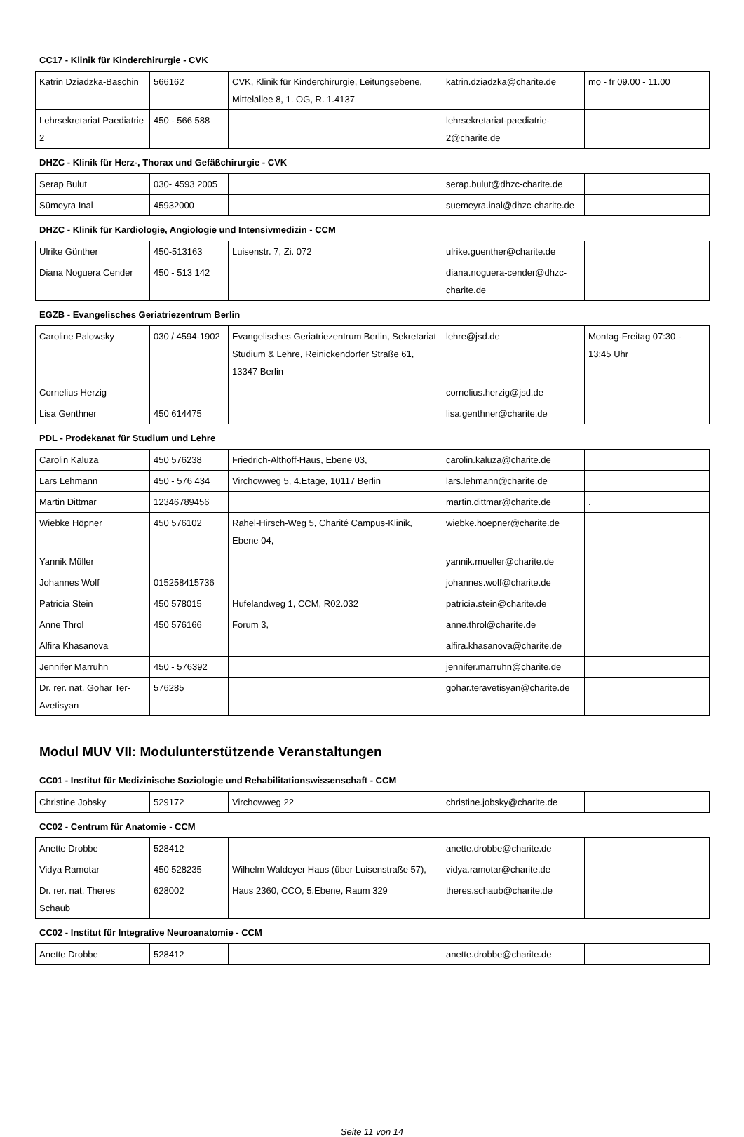CC17 - Klinik für Kinderchirurgie - CVK
| Katrin Dziadzka-Baschin | 566162 | CVK, Klinik für Kinderchirurgie, Leitungsebene, Mittelallee 8, 1. OG, R. 1.4137 | katrin.dziadzka@charite.de | mo - fr 09.00 - 11.00 |
| Lehrsekretariat Paediatrie 2 | 450 - 566 588 | | lehrsekretariat-paediatrie-2@charite.de | |
DHZC - Klinik für Herz-, Thorax und Gefäßchirurgie - CVK
| Serap Bulut | 030- 4593 2005 | | serap.bulut@dhzc-charite.de | |
| Sümeyra Inal | 45932000 | | suemeyra.inal@dhzc-charite.de | |
DHZC - Klinik für Kardiologie, Angiologie und Intensivmedizin - CCM
| Ulrike Günther | 450-513163 | Luisenstr. 7, Zi. 072 | ulrike.guenther@charite.de | |
| Diana Noguera Cender | 450 - 513 142 | | diana.noguera-cender@dhzc-charite.de | |
EGZB - Evangelisches Geriatriezentrum Berlin
| Caroline Palowsky | 030 / 4594-1902 | Evangelisches Geriatriezentrum Berlin, Sekretariat Studium & Lehre, Reinickendorfer Straße 61, 13347 Berlin | lehre@jsd.de | Montag-Freitag 07:30 - 13:45 Uhr |
| Cornelius Herzig | | | cornelius.herzig@jsd.de | |
| Lisa Genthner | 450 614475 | | lisa.genthner@charite.de | |
PDL - Prodekanat für Studium und Lehre
| Carolin Kaluza | 450 576238 | Friedrich-Althoff-Haus, Ebene 03, | carolin.kaluza@charite.de | |
| Lars Lehmann | 450 - 576 434 | Virchowweg 5, 4.Etage, 10117 Berlin | lars.lehmann@charite.de | |
| Martin Dittmar | 12346789456 | | martin.dittmar@charite.de | . |
| Wiebke Höpner | 450 576102 | Rahel-Hirsch-Weg 5, Charité Campus-Klinik, Ebene 04, | wiebke.hoepner@charite.de | |
| Yannik Müller | | | yannik.mueller@charite.de | |
| Johannes Wolf | 015258415736 | | johannes.wolf@charite.de | |
| Patricia Stein | 450 578015 | Hufelandweg 1, CCM, R02.032 | patricia.stein@charite.de | |
| Anne Throl | 450 576166 | Forum 3, | anne.throl@charite.de | |
| Alfira Khasanova | | | alfira.khasanova@charite.de | |
| Jennifer Marruhn | 450 - 576392 | | jennifer.marruhn@charite.de | |
| Dr. rer. nat. Gohar Ter-Avetisyan | 576285 | | gohar.teravetisyan@charite.de | |
Modul MUV VII: Modulunterstützende Veranstaltungen
CC01 - Institut für Medizinische Soziologie und Rehabilitationswissenschaft - CCM
| Christine Jobsky | 529172 | Virchowweg 22 | christine.jobsky@charite.de | |
CC02 - Centrum für Anatomie - CCM
| Anette Drobbe | 528412 | | anette.drobbe@charite.de | |
| Vidya Ramotar | 450 528235 | Wilhelm Waldeyer Haus (über Luisenstraße 57), | vidya.ramotar@charite.de | |
| Dr. rer. nat. Theres Schaub | 628002 | Haus 2360, CCO, 5.Ebene, Raum 329 | theres.schaub@charite.de | |
CC02 - Institut für Integrative Neuroanatomie - CCM
| Anette Drobbe | 528412 | | anette.drobbe@charite.de | |
Seite 11 von 14